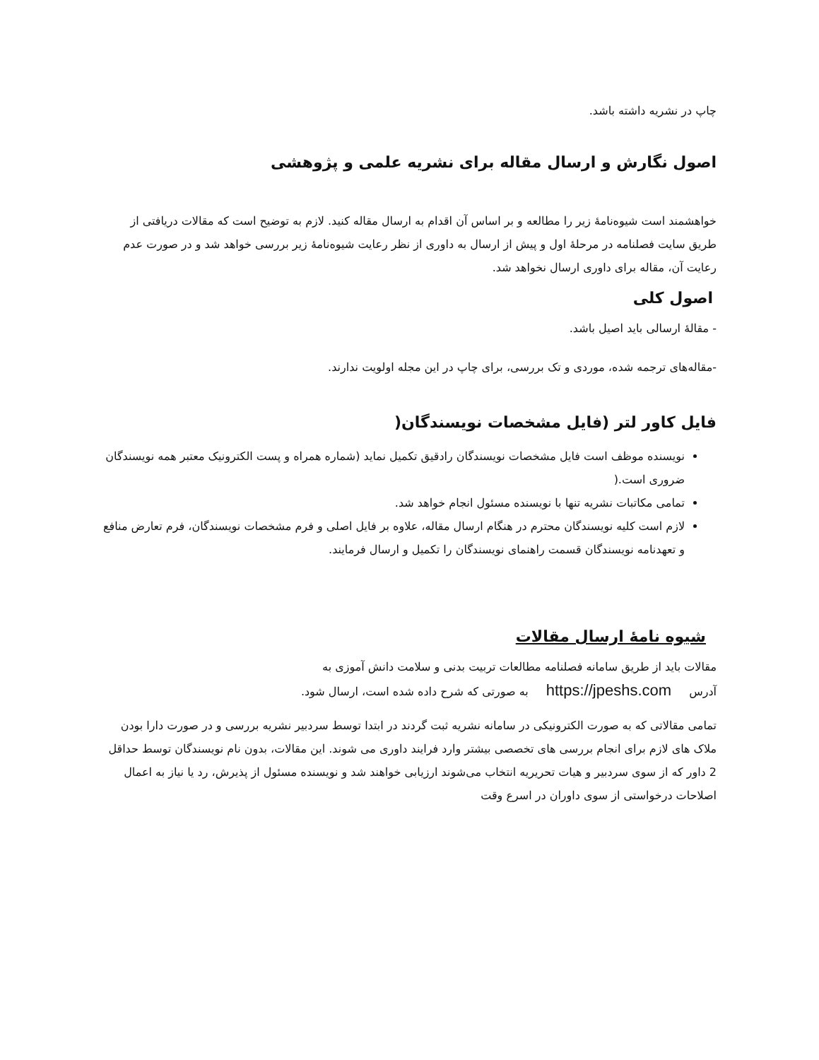چاپ در نشریه داشته باشد.
اصول نگارش و ارسال مقاله برای نشریه علمی و پژوهشی
خواهشمند است شیوه‌نامۀ زیر را مطالعه و بر اساس آن اقدام به ارسال مقاله کنید. لازم به توضیح است که مقالات دریافتی از طریق سایت فصلنامه در مرحلۀ اول و پیش از ارسال به داوری از نظر رعایت شیوه‌نامۀ زیر بررسی خواهد شد و در صورت عدم رعایت آن، مقاله برای داوری ارسال نخواهد شد.
اصول کلی
- مقالۀ ارسالی باید اصیل باشد.
-مقاله‌های ترجمه شده، موردی و تک بررسی، برای چاپ در این مجله اولویت ندارند.
فایل کاور لتر (فایل مشخصات نویسندگان(
نویسنده موظف است فایل مشخصات نویسندگان رادقیق تکمیل نماید (شماره همراه و پست الکترونیک معتبر همه نویسندگان ضروری است.(
تمامی مکاتبات نشریه تنها با نویسنده مسئول انجام خواهد شد.
لازم است کلیه نویسندگان محترم در هنگام ارسال مقاله، علاوه بر فایل اصلی و فرم مشخصات نویسندگان، فرم تعارض منافع و تعهدنامه نویسندگان قسمت راهنمای نویسندگان را تکمیل و ارسال فرمایند.
شیوه نامۀ ارسال مقالات
مقالات باید از طریق سامانه فصلنامه مطالعات تربیت بدنی و سلامت دانش آموزی به
آدرس https://jpeshs.com به صورتی که شرح داده شده است، ارسال شود.
تمامی مقالاتی که به صورت الکترونیکی در سامانه نشریه ثبت گردند در ابتدا توسط سردبیر نشریه بررسی و در صورت دارا بودن ملاک های لازم برای انجام بررسی های تخصصی بیشتر وارد فرایند داوری می شوند. این مقالات، بدون نام نویسندگان توسط حداقل 2 داور که از سوی سردبیر و هیات تحریریه انتخاب می‌شوند ارزیابی خواهند شد و نویسنده مسئول از پذیرش، رد یا نیاز به اعمال اصلاحات درخواستی از سوی داوران در اسرع وقت